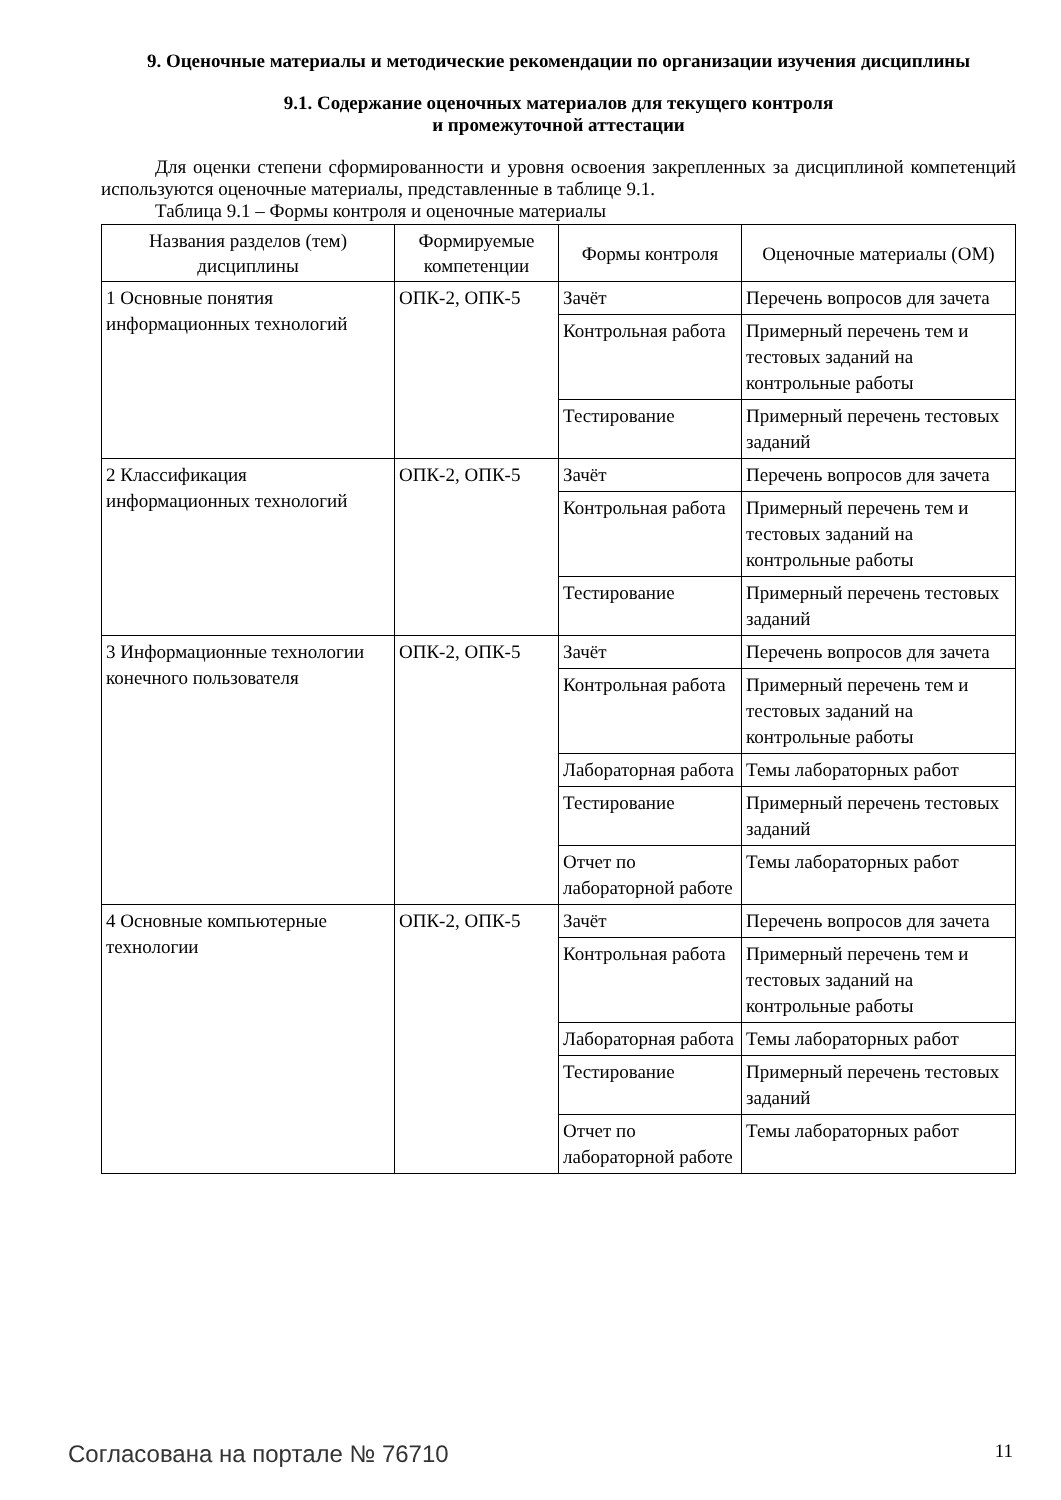9. Оценочные материалы и методические рекомендации по организации изучения дисциплины
9.1. Содержание оценочных материалов для текущего контроля
и промежуточной аттестации
Для оценки степени сформированности и уровня освоения закрепленных за дисциплиной компетенций используются оценочные материалы, представленные в таблице 9.1.
Таблица 9.1 – Формы контроля и оценочные материалы
| Названия разделов (тем) дисциплины | Формируемые компетенции | Формы контроля | Оценочные материалы (ОМ) |
| --- | --- | --- | --- |
| 1 Основные понятия информационных технологий | ОПК-2, ОПК-5 | Зачёт | Перечень вопросов для зачета |
| | | Контрольная работа | Примерный перечень тем и тестовых заданий на контрольные работы |
| | | Тестирование | Примерный перечень тестовых заданий |
| 2 Классификация информационных технологий | ОПК-2, ОПК-5 | Зачёт | Перечень вопросов для зачета |
| | | Контрольная работа | Примерный перечень тем и тестовых заданий на контрольные работы |
| | | Тестирование | Примерный перечень тестовых заданий |
| 3 Информационные технологии конечного пользователя | ОПК-2, ОПК-5 | Зачёт | Перечень вопросов для зачета |
| | | Контрольная работа | Примерный перечень тем и тестовых заданий на контрольные работы |
| | | Лабораторная работа | Темы лабораторных работ |
| | | Тестирование | Примерный перечень тестовых заданий |
| | | Отчет по лабораторной работе | Темы лабораторных работ |
| 4 Основные компьютерные технологии | ОПК-2, ОПК-5 | Зачёт | Перечень вопросов для зачета |
| | | Контрольная работа | Примерный перечень тем и тестовых заданий на контрольные работы |
| | | Лабораторная работа | Темы лабораторных работ |
| | | Тестирование | Примерный перечень тестовых заданий |
| | | Отчет по лабораторной работе | Темы лабораторных работ |
Согласована на портале № 76710 11